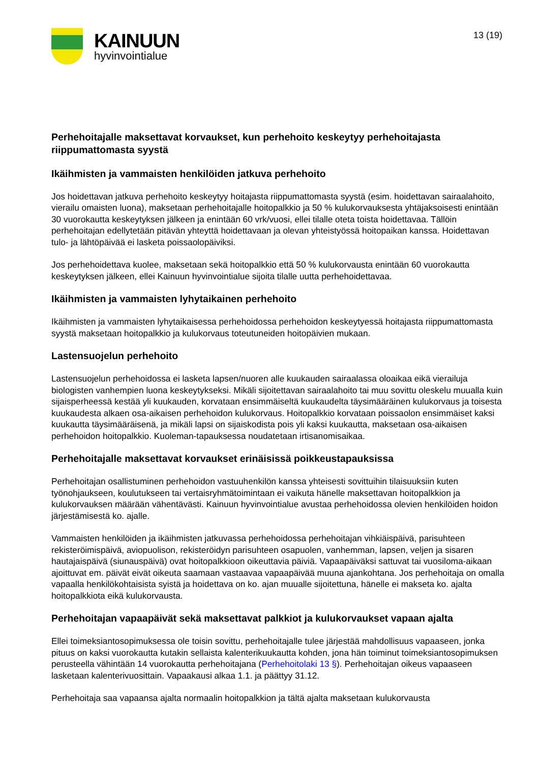KAINUUN
hyvinvointialue
13 (19)
Perhehoitajalle maksettavat korvaukset, kun perhehoito keskeytyy perhehoitajasta riippumattomasta syystä
Ikäihmisten ja vammaisten henkilöiden jatkuva perhehoito
Jos hoidettavan jatkuva perhehoito keskeytyy hoitajasta riippumattomasta syystä (esim. hoidettavan sairaalahoito, vierailu omaisten luona), maksetaan perhehoitajalle hoitopalkkio ja 50 % kulukorvauksesta yhtäjaksoisesti enintään 30 vuorokautta keskeytyksen jälkeen ja enintään 60 vrk/vuosi, ellei tilalle oteta toista hoidettavaa. Tällöin perhehoitajan edellytetään pitävän yhteyttä hoidettavaan ja olevan yhteistyössä hoitopaikan kanssa. Hoidettavan tulo- ja lähtöpäivää ei lasketa poissaolopäiviksi.
Jos perhehoidettava kuolee, maksetaan sekä hoitopalkkio että 50 % kulukorvausta enintään 60 vuorokautta keskeytyksen jälkeen, ellei Kainuun hyvinvointialue sijoita tilalle uutta perhehoidettavaa.
Ikäihmisten ja vammaisten lyhytaikainen perhehoito
Ikäihmisten ja vammaisten lyhytaikaisessa perhehoidossa perhehoidon keskeytyessä hoitajasta riippumattomasta syystä maksetaan hoitopalkkio ja kulukorvaus toteutuneiden hoitopäivien mukaan.
Lastensuojelun perhehoito
Lastensuojelun perhehoidossa ei lasketa lapsen/nuoren alle kuukauden sairaalassa oloaikaa eikä vierailuja biologisten vanhempien luona keskeytykseksi. Mikäli sijoitettavan sairaalahoito tai muu sovittu oleskelu muualla kuin sijaisperheessä kestää yli kuukauden, korvataan ensimmäiseltä kuukaudelta täysimääräinen kulukorvaus ja toisesta kuukaudesta alkaen osa-aikaisen perhehoidon kulukorvaus. Hoitopalkkio korvataan poissaolon ensimmäiset kaksi kuukautta täysimääräisenä, ja mikäli lapsi on sijaiskodista pois yli kaksi kuukautta, maksetaan osa-aikaisen perhehoidon hoitopalkkio. Kuoleman-tapauksessa noudatetaan irtisanomisaikaa.
Perhehoitajalle maksettavat korvaukset erinäisissä poikkeustapauksissa
Perhehoitajan osallistuminen perhehoidon vastuuhenkilön kanssa yhteisesti sovittuihin tilaisuuksiin kuten työnohjaukseen, koulutukseen tai vertaisryhmätoimintaan ei vaikuta hänelle maksettavan hoitopalkkion ja kulukorvauksen määrään vähentävästi. Kainuun hyvinvointialue avustaa perhehoidossa olevien henkilöiden hoidon järjestämisestä ko. ajalle.
Vammaisten henkilöiden ja ikäihmisten jatkuvassa perhehoidossa perhehoitajan vihkiäispäivä, parisuhteen rekisteröimispäivä, aviopuolison, rekisteröidyn parisuhteen osapuolen, vanhemman, lapsen, veljen ja sisaren hautajaispäivä (siunauspäivä) ovat hoitopalkkioon oikeuttavia päiviä. Vapaapäiväksi sattuvat tai vuosiloma-aikaan ajoittuvat em. päivät eivät oikeuta saamaan vastaavaa vapaapäivää muuna ajankohtana. Jos perhehoitaja on omalla vapaalla henkilökohtaisista syistä ja hoidettava on ko. ajan muualle sijoitettuna, hänelle ei makseta ko. ajalta hoitopalkkiota eikä kulukorvausta.
Perhehoitajan vapaapäivät sekä maksettavat palkkiot ja kulukorvaukset vapaan ajalta
Ellei toimeksiantosopimuksessa ole toisin sovittu, perhehoitajalle tulee järjestää mahdollisuus vapaaseen, jonka pituus on kaksi vuorokautta kutakin sellaista kalenterikuukautta kohden, jona hän toiminut toimeksiantosopimuksen perusteella vähintään 14 vuorokautta perhehoitajana (Perhehoitolaki 13 §). Perhehoitajan oikeus vapaaseen lasketaan kalenterivuosittain. Vapaakausi alkaa 1.1. ja päättyy 31.12.
Perhehoitaja saa vapaansa ajalta normaalin hoitopalkkion ja tältä ajalta maksetaan kulukorvausta